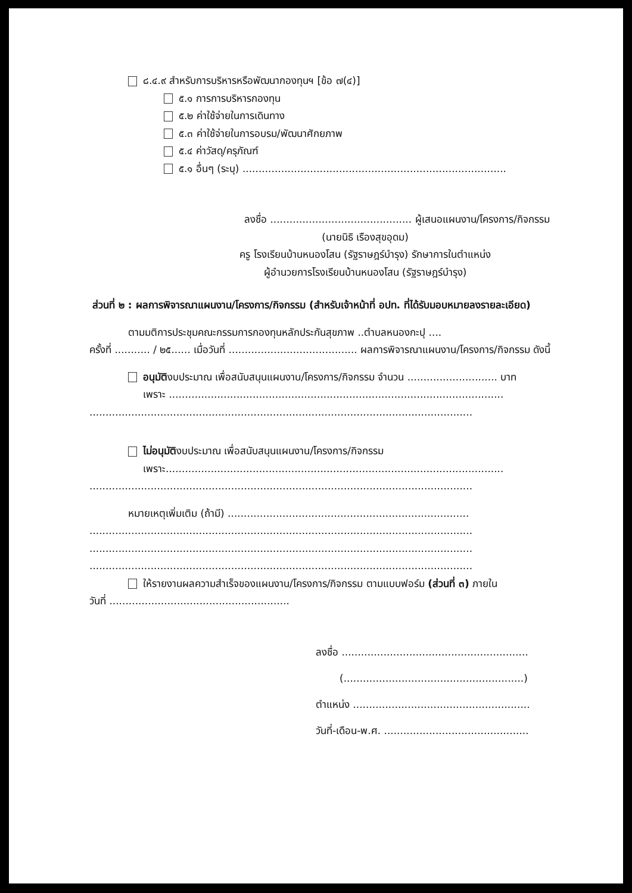๘.๔.๙ สำหรับการบริหารหรือพัฒนากองทุนฯ [ข้อ ๗(๔)]
๕.๑ การการบริหารกองทุน
๕.๒ ค่าใช้จ่ายในการเดินทาง
๕.๓ ค่าใช้จ่ายในการอบรม/พัฒนาศักยภาพ
๕.๔ ค่าวัสดุ/ครุภัณฑ์
๕.๑ อื่นๆ (ระบุ) ..................................................................................
ลงชื่อ ............................................ ผู้เสนอแผนงาน/โครงการ/กิจกรรม
(นายนิธิ เรืองสุขอุดม)
ครู โรงเรียนบ้านหนองโสน (รัฐราษฎร์บำรุง) รักษาการในตำแหน่ง
ผู้อำนวยการโรงเรียนบ้านหนองโสน (รัฐราษฎร์บำรุง)
ส่วนที่ ๒ : ผลการพิจารณาแผนงาน/โครงการ/กิจกรรม (สำหรับเจ้าหน้าที่ อปท. ที่ได้รับมอบหมายลงรายละเอียด)
ตามมติการประชุมคณะกรรมการกองทุนหลักประกันสุขภาพ ..ตำบลหนองกะปุ ....
ครั้งที่ ........... / ๒๕...... เมื่อวันที่ ........................................ ผลการพิจารณาแผนงาน/โครงการ/กิจกรรม ดังนี้
อนุมัติงบประมาณ เพื่อสนับสนุนแผนงาน/โครงการ/กิจกรรม จำนวน ............................ บาท
เพราะ ........................................................................................................
.......................................................................................................................
ไม่อนุมัติงบประมาณ เพื่อสนับสนุนแผนงาน/โครงการ/กิจกรรม
เพราะ.........................................................................................................
.......................................................................................................................
หมายเหตุเพิ่มเติม (ถ้ามี) ...........................................................................
.......................................................................................................................
.......................................................................................................................
.......................................................................................................................
ให้รายงานผลความสำเร็จของแผนงาน/โครงการ/กิจกรรม ตามแบบฟอร์ม (ส่วนที่ ๓) ภายใน
วันที่ ........................................................
ลงชื่อ ..........................................................
(........................................................)
ตำแหน่ง .......................................................
วันที่-เดือน-พ.ศ. .............................................